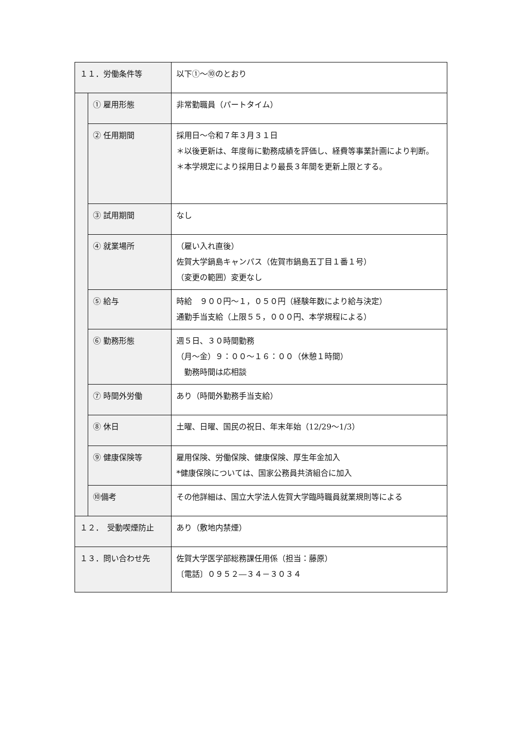| １１．労働条件等 | | 以下①～⑩のとおり |
| | ① 雇用形態 | 非常勤職員（パートタイム） |
| | ② 任用期間 | 採用日～令和７年３月３１日 ＊以後更新は、年度毎に勤務成績を評価し、経費等事業計画により判断。 ＊本学規定により採用日より最長３年間を更新上限とする。 |
| | ③ 試用期間 | なし |
| | ④ 就業場所 | （雇い入れ直後） 佐賀大学鍋島キャンパス（佐賀市鍋島五丁目１番１号） （変更の範囲）変更なし |
| | ⑤ 給与 | 時給 ９００円～１，０５０円（経験年数により給与決定） 通勤手当支給（上限５５，０００円、本学規程による） |
| | ⑥ 勤務形態 | 週５日、３０時間勤務 （月～金）９：００～１６：００（休憩１時間） 勤務時間は応相談 |
| | ⑦ 時間外労働 | あり（時間外勤務手当支給） |
| | ⑧ 休日 | 土曜、日曜、国民の祝日、年末年始（12/29～1/3） |
| | ⑨ 健康保険等 | 雇用保険、労働保険、健康保険、厚生年金加入 *健康保険については、国家公務員共済組合に加入 |
| | ⑩備考 | その他詳細は、国立大学法人佐賀大学臨時職員就業規則等による |
| １２． 受動喫煙防止 | | あり（敷地内禁煙） |
| １３．問い合わせ先 | | 佐賀大学医学部総務課任用係（担当：藤原） 〔電話〕０９５２―３４－３０３４ |